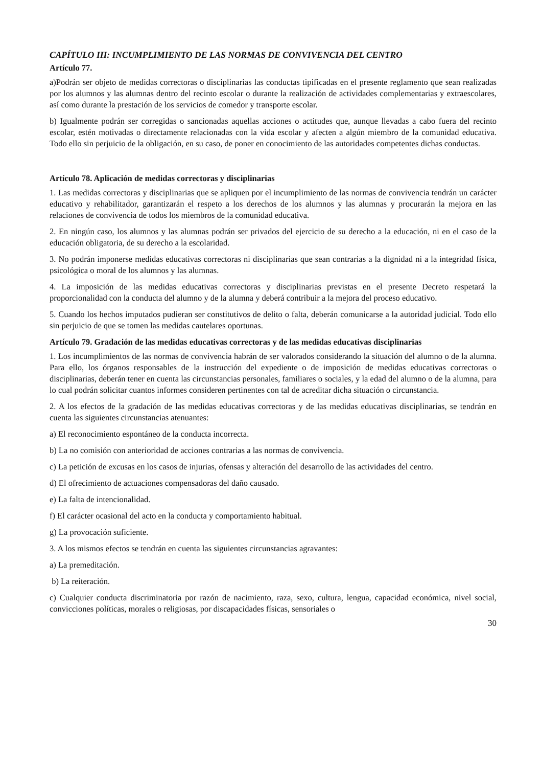CAPÍTULO III: INCUMPLIMIENTO DE LAS NORMAS DE CONVIVENCIA DEL CENTRO
Artículo 77.
a)Podrán ser objeto de medidas correctoras o disciplinarias las conductas tipificadas en el presente reglamento que sean realizadas por los alumnos y las alumnas dentro del recinto escolar o durante la realización de actividades complementarias y extraescolares, así como durante la prestación de los servicios de comedor y transporte escolar.
b) Igualmente podrán ser corregidas o sancionadas aquellas acciones o actitudes que, aunque llevadas a cabo fuera del recinto escolar, estén motivadas o directamente relacionadas con la vida escolar y afecten a algún miembro de la comunidad educativa. Todo ello sin perjuicio de la obligación, en su caso, de poner en conocimiento de las autoridades competentes dichas conductas.
Artículo 78. Aplicación de medidas correctoras y disciplinarias
1. Las medidas correctoras y disciplinarias que se apliquen por el incumplimiento de las normas de convivencia tendrán un carácter educativo y rehabilitador, garantizarán el respeto a los derechos de los alumnos y las alumnas y procurarán la mejora en las relaciones de convivencia de todos los miembros de la comunidad educativa.
2. En ningún caso, los alumnos y las alumnas podrán ser privados del ejercicio de su derecho a la educación, ni en el caso de la educación obligatoria, de su derecho a la escolaridad.
3. No podrán imponerse medidas educativas correctoras ni disciplinarias que sean contrarias a la dignidad ni a la integridad física, psicológica o moral de los alumnos y las alumnas.
4. La imposición de las medidas educativas correctoras y disciplinarias previstas en el presente Decreto respetará la proporcionalidad con la conducta del alumno y de la alumna y deberá contribuir a la mejora del proceso educativo.
5. Cuando los hechos imputados pudieran ser constitutivos de delito o falta, deberán comunicarse a la autoridad judicial. Todo ello sin perjuicio de que se tomen las medidas cautelares oportunas.
Artículo 79. Gradación de las medidas educativas correctoras y de las medidas educativas disciplinarias
1. Los incumplimientos de las normas de convivencia habrán de ser valorados considerando la situación del alumno o de la alumna. Para ello, los órganos responsables de la instrucción del expediente o de imposición de medidas educativas correctoras o disciplinarias, deberán tener en cuenta las circunstancias personales, familiares o sociales, y la edad del alumno o de la alumna, para lo cual podrán solicitar cuantos informes consideren pertinentes con tal de acreditar dicha situación o circunstancia.
2. A los efectos de la gradación de las medidas educativas correctoras y de las medidas educativas disciplinarias, se tendrán en cuenta las siguientes circunstancias atenuantes:
a) El reconocimiento espontáneo de la conducta incorrecta.
b) La no comisión con anterioridad de acciones contrarias a las normas de convivencia.
c) La petición de excusas en los casos de injurias, ofensas y alteración del desarrollo de las actividades del centro.
d) El ofrecimiento de actuaciones compensadoras del daño causado.
e) La falta de intencionalidad.
f) El carácter ocasional del acto en la conducta y comportamiento habitual.
g) La provocación suficiente.
3. A los mismos efectos se tendrán en cuenta las siguientes circunstancias agravantes:
a) La premeditación.
b) La reiteración.
c) Cualquier conducta discriminatoria por razón de nacimiento, raza, sexo, cultura, lengua, capacidad económica, nivel social, convicciones políticas, morales o religiosas, por discapacidades físicas, sensoriales o
30